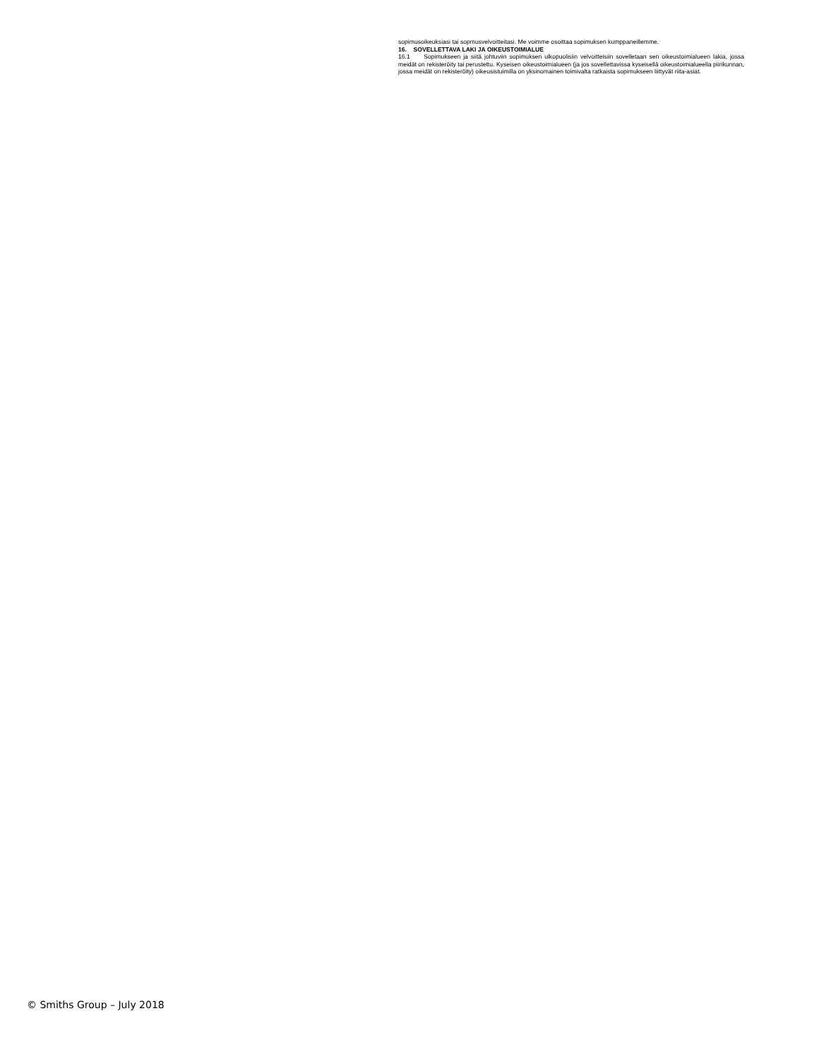sopimusoikeuksiasi tai sopmusvelvoitteitasi. Me voimme osoittaa sopimuksen kumppaneillemme.
16. SOVELLETTAVA LAKI JA OIKEUSTOIMIALUE
16.1 Sopimukseen ja siitä johtuviin sopimuksen ulkopuolisiin velvoitteisiin sovelletaan sen oikeustoimialueen lakia, jossa meidät on rekisteröity tai perustettu. Kyseisen oikeustoimialueen (ja jos sovellettavissa kyseisellä oikeustoimialueella piirikunnan, jossa meidät on rekisteröity) oikeusistuimilla on yksinomainen toimivalta ratkaista sopimukseen liittyvät riita-asiat.
© Smiths Group – July 2018